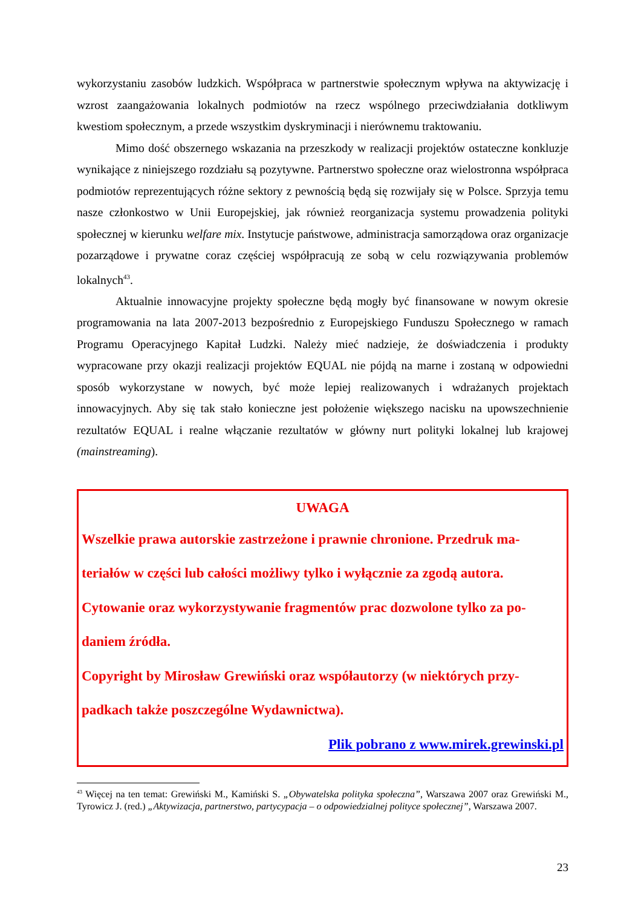wykorzystaniu zasobów ludzkich. Współpraca w partnerstwie społecznym wpływa na aktywizację i wzrost zaangażowania lokalnych podmiotów na rzecz wspólnego przeciwdziałania dotkliwym kwestiom społecznym, a przede wszystkim dyskryminacji i nierównemu traktowaniu.
Mimo dość obszernego wskazania na przeszkody w realizacji projektów ostateczne konkluzje wynikające z niniejszego rozdziału są pozytywne. Partnerstwo społeczne oraz wielostronna współpraca podmiotów reprezentujących różne sektory z pewnością będą się rozwijały się w Polsce. Sprzyja temu nasze członkostwo w Unii Europejskiej, jak również reorganizacja systemu prowadzenia polityki społecznej w kierunku welfare mix. Instytucje państwowe, administracja samorządowa oraz organizacje pozarządowe i prywatne coraz częściej współpracują ze sobą w celu rozwiązywania problemów lokalnych<sup>43</sup>.
Aktualnie innowacyjne projekty społeczne będą mogły być finansowane w nowym okresie programowania na lata 2007-2013 bezpośrednio z Europejskiego Funduszu Społecznego w ramach Programu Operacyjnego Kapitał Ludzki. Należy mieć nadzieje, że doświadczenia i produkty wypracowane przy okazji realizacji projektów EQUAL nie pójdą na marne i zostaną w odpowiedni sposób wykorzystane w nowych, być może lepiej realizowanych i wdrażanych projektach innowacyjnych. Aby się tak stało konieczne jest położenie większego nacisku na upowszechnienie rezultatów EQUAL i realne włączanie rezultatów w główny nurt polityki lokalnej lub krajowej (mainstreaming).
UWAGA
Wszelkie prawa autorskie zastrzeżone i prawnie chronione. Przedruk ma-teriałów w części lub całości możliwy tylko i wyłącznie za zgodą autora.
Cytowanie oraz wykorzystywanie fragmentów prac dozwolone tylko za po-daniem źródła.
Copyright by Mirosław Grewiński oraz współautorzy (w niektórych przy-padkach także poszczególne Wydawnictwa).
Plik pobrano z www.mirek.grewinski.pl
<sup>43</sup> Więcej na ten temat: Grewiński M., Kamiński S. „Obywatelska polityka społeczna”, Warszawa 2007 oraz Grewiński M., Tyrowicz J. (red.) „Aktywizacja, partnerstwo, partycypacja – o odpowiedzialnej polityce społecznej”, Warszawa 2007.
23